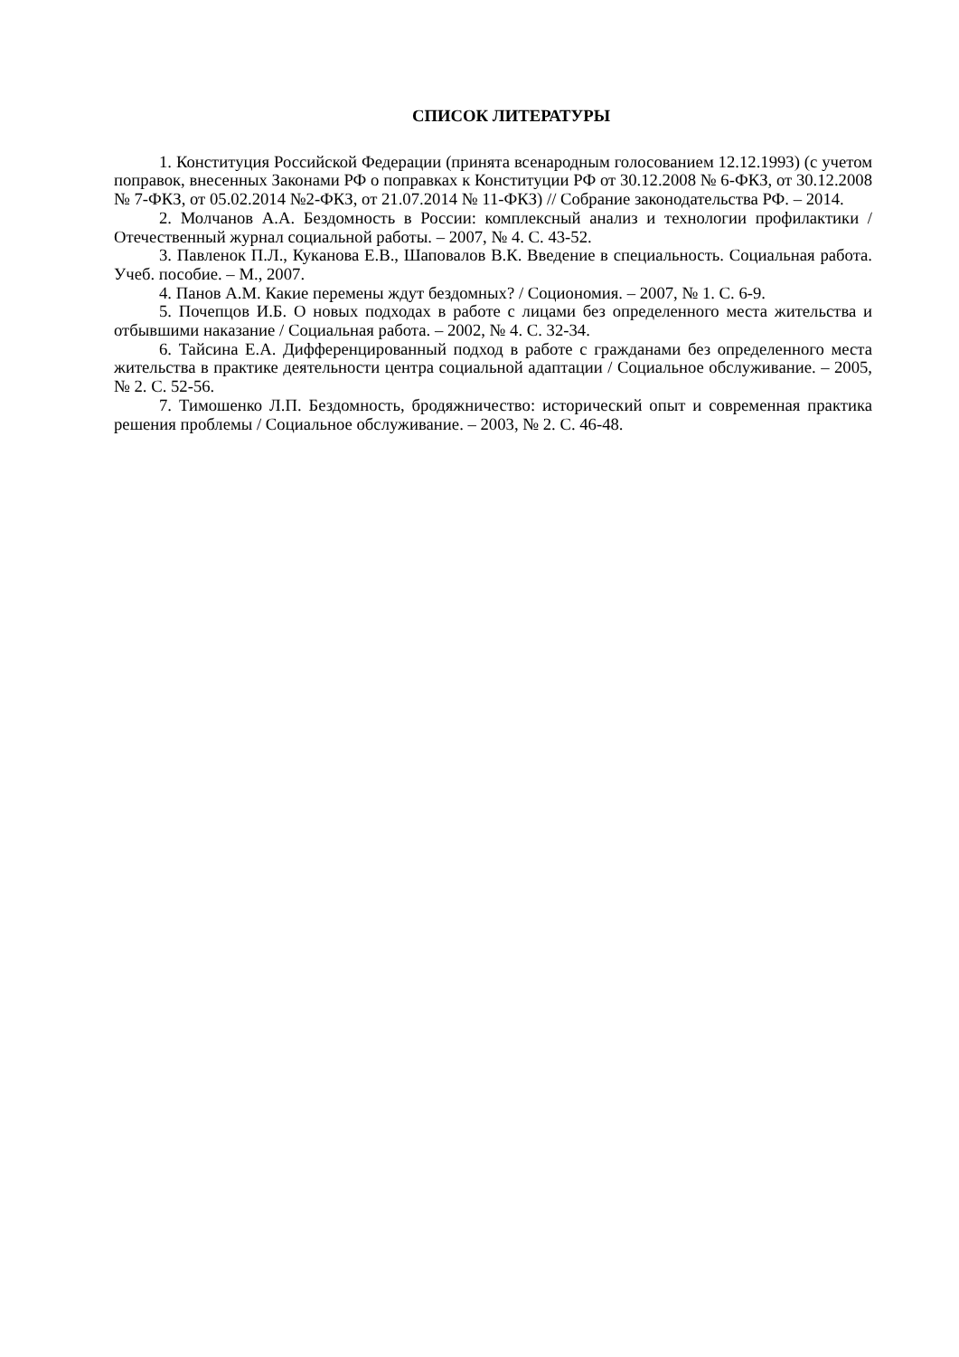СПИСОК ЛИТЕРАТУРЫ
1. Конституция Российской Федерации (принята всенародным голосованием 12.12.1993) (с учетом поправок, внесенных Законами РФ о поправках к Конституции РФ от 30.12.2008 № 6-ФКЗ, от 30.12.2008 № 7-ФКЗ, от 05.02.2014 №2-ФКЗ, от 21.07.2014 № 11-ФКЗ) // Собрание законодательства РФ. – 2014.
2. Молчанов А.А. Бездомность в России: комплексный анализ и технологии профилактики / Отечественный журнал социальной работы. – 2007, № 4. С. 43-52.
3. Павленок П.Л., Куканова Е.В., Шаповалов В.К. Введение в специальность. Социальная работа. Учеб. пособие. – М., 2007.
4. Панов А.М. Какие перемены ждут бездомных? / Социономия. – 2007, № 1. С. 6-9.
5. Почепцов И.Б. О новых подходах в работе с лицами без определенного места жительства и отбывшими наказание / Социальная работа. – 2002, № 4. С. 32-34.
6. Тайсина Е.А. Дифференцированный подход в работе с гражданами без определенного места жительства в практике деятельности центра социальной адаптации / Социальное обслуживание. – 2005, № 2. С. 52-56.
7. Тимошенко Л.П. Бездомность, бродяжничество: исторический опыт и современная практика решения проблемы / Социальное обслуживание. – 2003, № 2. С. 46-48.